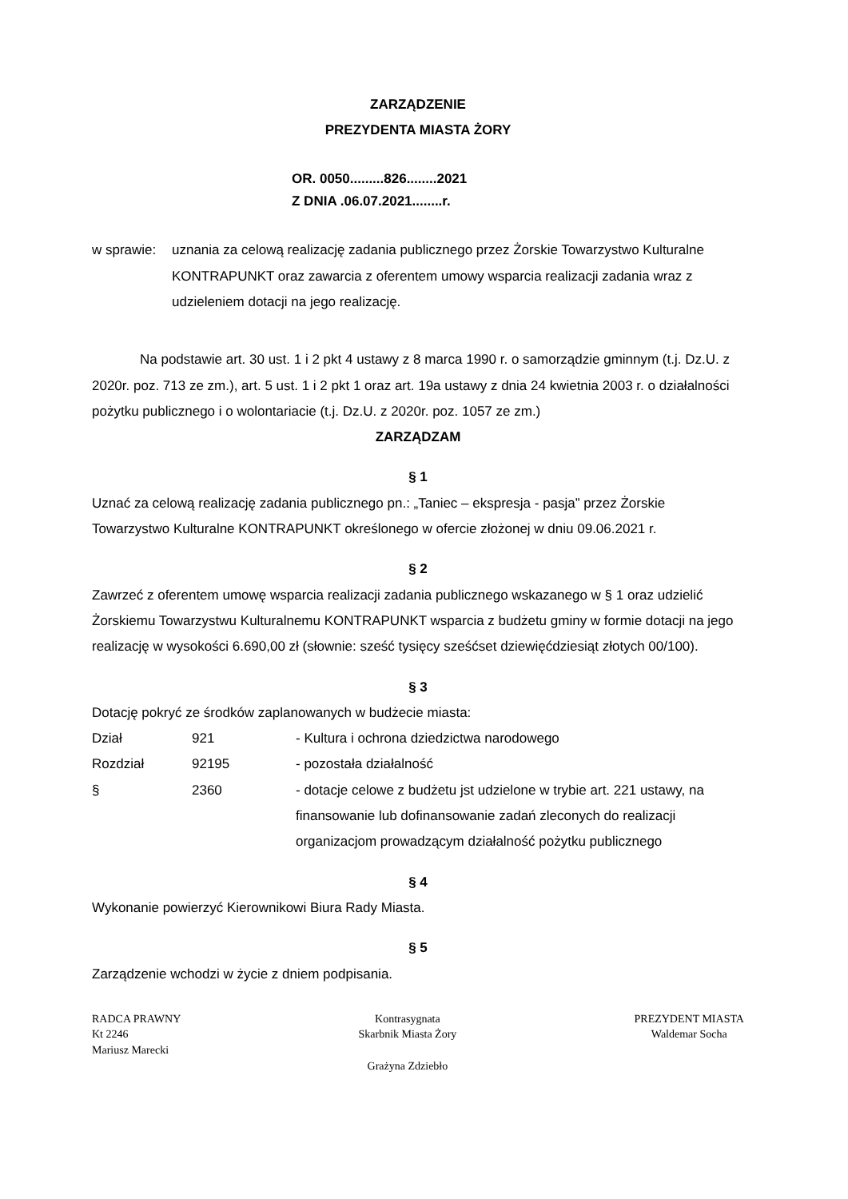ZARZĄDZENIE
PREZYDENTA MIASTA ŻORY
OR. 0050.........826........2021
Z DNIA .06.07.2021........r.
w sprawie:
uznania za celową realizację zadania publicznego przez Żorskie Towarzystwo Kulturalne KONTRAPUNKT oraz zawarcia z oferentem umowy wsparcia realizacji zadania wraz z udzieleniem dotacji na jego realizację.
Na podstawie art. 30 ust. 1 i 2 pkt 4 ustawy z 8 marca 1990 r. o samorządzie gminnym (t.j. Dz.U. z 2020r. poz. 713 ze zm.), art. 5 ust. 1 i 2 pkt 1 oraz art. 19a ustawy z dnia 24 kwietnia 2003 r. o działalności pożytku publicznego i o wolontariacie (t.j. Dz.U. z 2020r. poz. 1057 ze zm.)
ZARZĄDZAM
§ 1
Uznać za celową realizację zadania publicznego pn.: „Taniec – ekspresja - pasja” przez Żorskie Towarzystwo Kulturalne KONTRAPUNKT określonego w ofercie złożonej w dniu 09.06.2021 r.
§ 2
Zawrzeć z oferentem umowę wsparcia realizacji zadania publicznego wskazanego w § 1 oraz udzielić Żorskiemu Towarzystwu Kulturalnemu KONTRAPUNKT wsparcia z budżetu gminy w formie dotacji na jego realizację w wysokości 6.690,00 zł (słownie: sześć tysięcy sześćset dziewięćdziesiąt złotych 00/100).
§ 3
Dotację pokryć ze środków zaplanowanych w budżecie miasta:
| Dział | 921 | - Kultura i ochrona dziedzictwa narodowego |
| Rozdział | 92195 | - pozostała działalność |
| § | 2360 | - dotacje celowe z budżetu jst udzielone w trybie art. 221 ustawy, na finansowanie lub dofinansowanie zadań zleconych do realizacji organizacjom prowadzącym działalność pożytku publicznego |
§ 4
Wykonanie powierzyć Kierownikowi Biura Rady Miasta.
§ 5
Zarządzenie wchodzi w życie z dniem podpisania.
RADCA PRAWNY
Kt 2246
Mariusz Marecki
Kontrasygnata
Skarbnik Miasta Żory
Grażyna Zdziebło
PREZYDENT MIASTA
Waldemar Socha